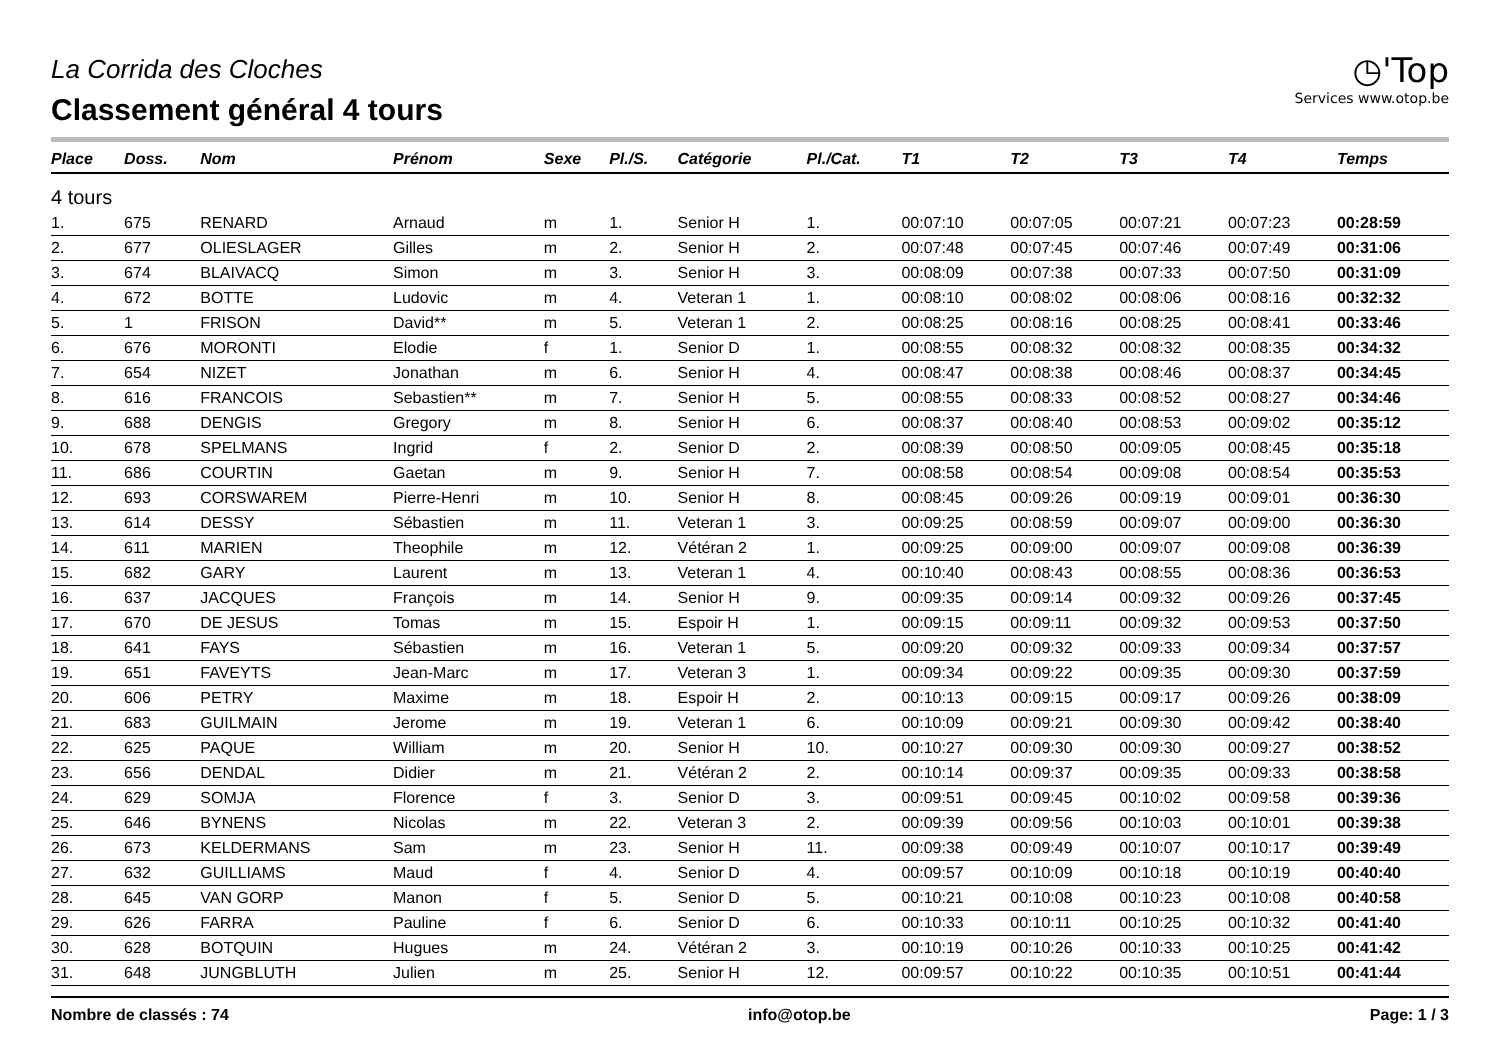La Corrida des Cloches
Classement général 4 tours
◷'Top
Services www.otop.be
| Place | Doss. | Nom | Prénom | Sexe | Pl./S. | Catégorie | Pl./Cat. | T1 | T2 | T3 | T4 | Temps |
| --- | --- | --- | --- | --- | --- | --- | --- | --- | --- | --- | --- | --- |
| 4 tours | | | | | | | | | | | | |
| 1. | 675 | RENARD | Arnaud | m | 1. | Senior H | 1. | 00:07:10 | 00:07:05 | 00:07:21 | 00:07:23 | 00:28:59 |
| 2. | 677 | OLIESLAGER | Gilles | m | 2. | Senior H | 2. | 00:07:48 | 00:07:45 | 00:07:46 | 00:07:49 | 00:31:06 |
| 3. | 674 | BLAIVACQ | Simon | m | 3. | Senior H | 3. | 00:08:09 | 00:07:38 | 00:07:33 | 00:07:50 | 00:31:09 |
| 4. | 672 | BOTTE | Ludovic | m | 4. | Veteran 1 | 1. | 00:08:10 | 00:08:02 | 00:08:06 | 00:08:16 | 00:32:32 |
| 5. | 1 | FRISON | David** | m | 5. | Veteran 1 | 2. | 00:08:25 | 00:08:16 | 00:08:25 | 00:08:41 | 00:33:46 |
| 6. | 676 | MORONTI | Elodie | f | 1. | Senior D | 1. | 00:08:55 | 00:08:32 | 00:08:32 | 00:08:35 | 00:34:32 |
| 7. | 654 | NIZET | Jonathan | m | 6. | Senior H | 4. | 00:08:47 | 00:08:38 | 00:08:46 | 00:08:37 | 00:34:45 |
| 8. | 616 | FRANCOIS | Sebastien** | m | 7. | Senior H | 5. | 00:08:55 | 00:08:33 | 00:08:52 | 00:08:27 | 00:34:46 |
| 9. | 688 | DENGIS | Gregory | m | 8. | Senior H | 6. | 00:08:37 | 00:08:40 | 00:08:53 | 00:09:02 | 00:35:12 |
| 10. | 678 | SPELMANS | Ingrid | f | 2. | Senior D | 2. | 00:08:39 | 00:08:50 | 00:09:05 | 00:08:45 | 00:35:18 |
| 11. | 686 | COURTIN | Gaetan | m | 9. | Senior H | 7. | 00:08:58 | 00:08:54 | 00:09:08 | 00:08:54 | 00:35:53 |
| 12. | 693 | CORSWAREM | Pierre-Henri | m | 10. | Senior H | 8. | 00:08:45 | 00:09:26 | 00:09:19 | 00:09:01 | 00:36:30 |
| 13. | 614 | DESSY | Sébastien | m | 11. | Veteran 1 | 3. | 00:09:25 | 00:08:59 | 00:09:07 | 00:09:00 | 00:36:30 |
| 14. | 611 | MARIEN | Theophile | m | 12. | Vétéran 2 | 1. | 00:09:25 | 00:09:00 | 00:09:07 | 00:09:08 | 00:36:39 |
| 15. | 682 | GARY | Laurent | m | 13. | Veteran 1 | 4. | 00:10:40 | 00:08:43 | 00:08:55 | 00:08:36 | 00:36:53 |
| 16. | 637 | JACQUES | François | m | 14. | Senior H | 9. | 00:09:35 | 00:09:14 | 00:09:32 | 00:09:26 | 00:37:45 |
| 17. | 670 | DE JESUS | Tomas | m | 15. | Espoir H | 1. | 00:09:15 | 00:09:11 | 00:09:32 | 00:09:53 | 00:37:50 |
| 18. | 641 | FAYS | Sébastien | m | 16. | Veteran 1 | 5. | 00:09:20 | 00:09:32 | 00:09:33 | 00:09:34 | 00:37:57 |
| 19. | 651 | FAVEYTS | Jean-Marc | m | 17. | Veteran 3 | 1. | 00:09:34 | 00:09:22 | 00:09:35 | 00:09:30 | 00:37:59 |
| 20. | 606 | PETRY | Maxime | m | 18. | Espoir H | 2. | 00:10:13 | 00:09:15 | 00:09:17 | 00:09:26 | 00:38:09 |
| 21. | 683 | GUILMAIN | Jerome | m | 19. | Veteran 1 | 6. | 00:10:09 | 00:09:21 | 00:09:30 | 00:09:42 | 00:38:40 |
| 22. | 625 | PAQUE | William | m | 20. | Senior H | 10. | 00:10:27 | 00:09:30 | 00:09:30 | 00:09:27 | 00:38:52 |
| 23. | 656 | DENDAL | Didier | m | 21. | Vétéran 2 | 2. | 00:10:14 | 00:09:37 | 00:09:35 | 00:09:33 | 00:38:58 |
| 24. | 629 | SOMJA | Florence | f | 3. | Senior D | 3. | 00:09:51 | 00:09:45 | 00:10:02 | 00:09:58 | 00:39:36 |
| 25. | 646 | BYNENS | Nicolas | m | 22. | Veteran 3 | 2. | 00:09:39 | 00:09:56 | 00:10:03 | 00:10:01 | 00:39:38 |
| 26. | 673 | KELDERMANS | Sam | m | 23. | Senior H | 11. | 00:09:38 | 00:09:49 | 00:10:07 | 00:10:17 | 00:39:49 |
| 27. | 632 | GUILLIAMS | Maud | f | 4. | Senior D | 4. | 00:09:57 | 00:10:09 | 00:10:18 | 00:10:19 | 00:40:40 |
| 28. | 645 | VAN GORP | Manon | f | 5. | Senior D | 5. | 00:10:21 | 00:10:08 | 00:10:23 | 00:10:08 | 00:40:58 |
| 29. | 626 | FARRA | Pauline | f | 6. | Senior D | 6. | 00:10:33 | 00:10:11 | 00:10:25 | 00:10:32 | 00:41:40 |
| 30. | 628 | BOTQUIN | Hugues | m | 24. | Vétéran 2 | 3. | 00:10:19 | 00:10:26 | 00:10:33 | 00:10:25 | 00:41:42 |
| 31. | 648 | JUNGBLUTH | Julien | m | 25. | Senior H | 12. | 00:09:57 | 00:10:22 | 00:10:35 | 00:10:51 | 00:41:44 |
Nombre de classés : 74 info@otop.be Page: 1 / 3